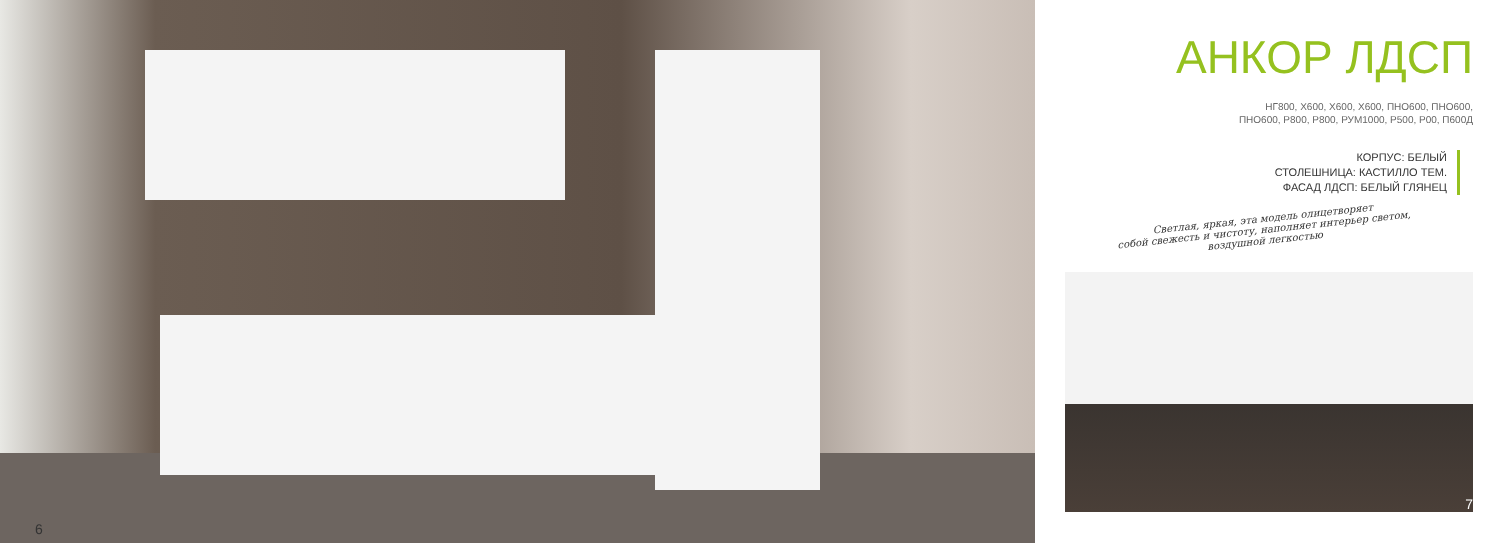6
АНКОР ЛДСП
НГ800, Х600, Х600, Х600, ПНО600, ПНО600,
ПНО600, Р800, Р800, РУМ1000, Р500, Р00, П600Д
КОРПУС: БЕЛЫЙ
СТОЛЕШНИЦА: КАСТИЛЛО ТЕМ.
ФАСАД ЛДСП: БЕЛЫЙ ГЛЯНЕЦ
Светлая, яркая, эта модель олицетворяет
собой свежесть и чистоту, наполняет интерьер светом,
воздушной легкостью
7